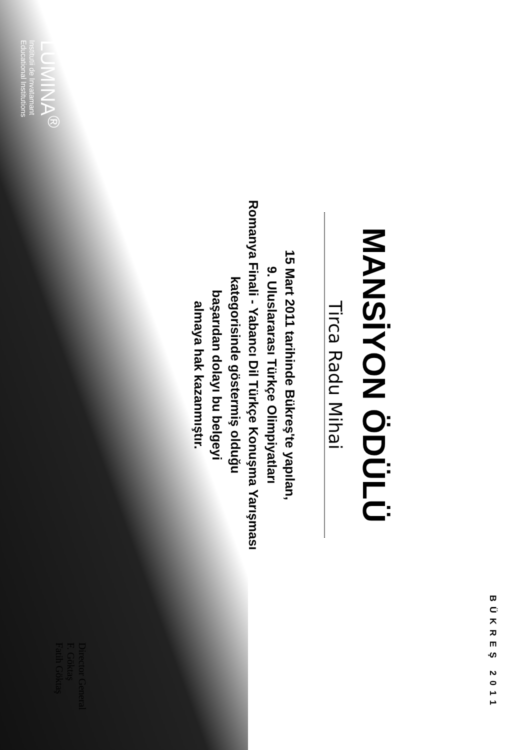BÜKREŞ 2011
MANSİYON ÖDÜLÜ
Tirca Radu Mihai
15 Mart 2011 tarihinde Bükreş'te yapılan,
9. Uluslararası Türkçe Olimpiyatları
Romanya Finali - Yabancı Dil Türkçe Konuşma Yarışması
kategorisinde göstermiş olduğu
başarıdan dolayı bu belgeyi
almaya hak kazanmıştır.
Director General
F. Göktaş
Fatih Göktaş
LUMINA<sup>®</sup>
Institutii de Invatamant
Educational Institutions